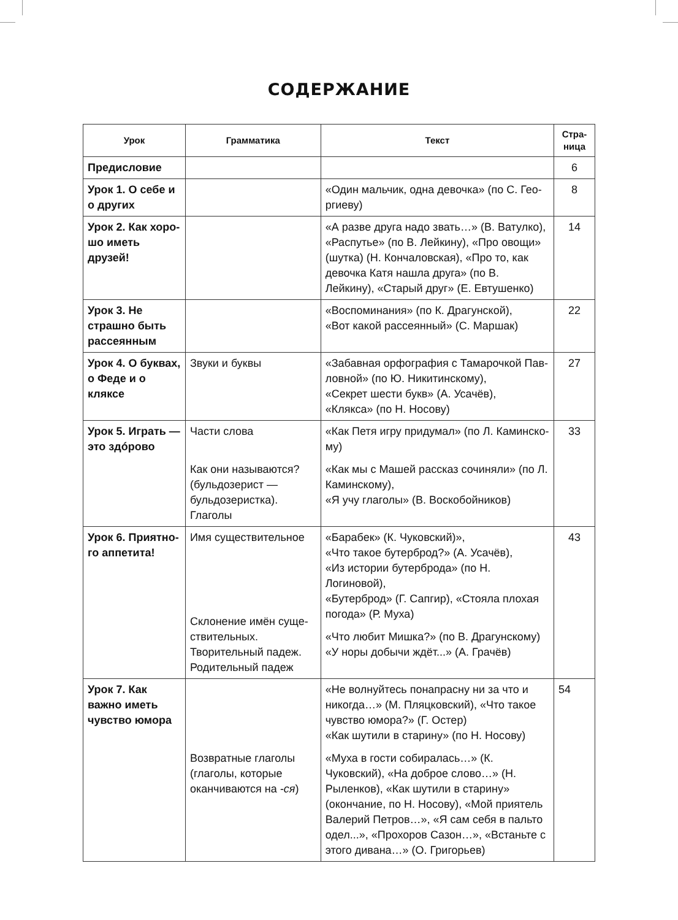СОДЕРЖАНИЕ
| Урок | Грамматика | Текст | Стра- ница |
| --- | --- | --- | --- |
| Предисловие | | | 6 |
| Урок 1. О себе и о других | | «Один мальчик, одна девочка» (по С. Гео­ргиеву) | 8 |
| Урок 2. Как хоро­шо иметь друзей! | | «А разве друга надо звать…» (В. Ватулко), «Распутье» (по В. Лейкину), «Про овощи» (шутка) (Н. Кончаловская), «Про то, как девочка Катя нашла друга» (по В. Лейкину), «Старый друг» (Е. Евтушенко) | 14 |
| Урок 3. Не страш­но быть рассеян­ным | | «Воспоминания» (по К. Драгунской), «Вот какой рассеянный» (С. Маршак) | 22 |
| Урок 4. О буквах, о Феде и о кляксе | Звуки и буквы | «Забавная орфография с Тамарочкой Пав­ловной» (по Ю. Никитинскому), «Секрет шести букв» (А. Усачёв), «Клякса» (по Н. Носову) | 27 |
| Урок 5. Играть — это здóрово | Части слова Как они называются? (бульдозерист — бульдо­зеристка). Глаголы | «Как Петя игру придумал» (по Л. Каминско­му) «Как мы с Машей рассказ сочиняли» (по Л. Каминскому), «Я учу глаголы» (В. Воскобойников) | 33 |
| Урок 6. Приятно­го аппетита! | Имя существительное Склонение имён суще­ствительных. Творительный падеж. Родительный падеж | «Барабек» (К. Чуковский)», «Что такое бутерброд?» (А. Усачёв), «Из истории бутерброда» (по Н. Логиновой), «Бутерброд» (Г. Сапгир), «Стояла плохая погода» (Р. Муха) «Что любит Мишка?» (по В. Драгунскому) «У норы добычи ждёт...» (А. Грачёв) | 43 |
| Урок 7. Как важно иметь чувство юмора | Возвратные глаголы (гла­голы, которые оканчива­ются на -ся ) | «Не волнуйтесь понапрасну ни за что и никогда…» (М. Пляцковский), «Что такое чувство юмора?» (Г. Остер) «Как шутили в старину» (по Н. Носову) «Муха в гости собиралась…» (К. Чуковский), «На доброе слово…» (Н. Рыленков), «Как шутили в старину» (окончание, по Н. Носову), «Мой приятель Валерий Петров…», «Я сам себя в пальто одел...», «Прохоров Сазон…», «Встаньте с этого дивана…» (О. Григорьев) | 54 |